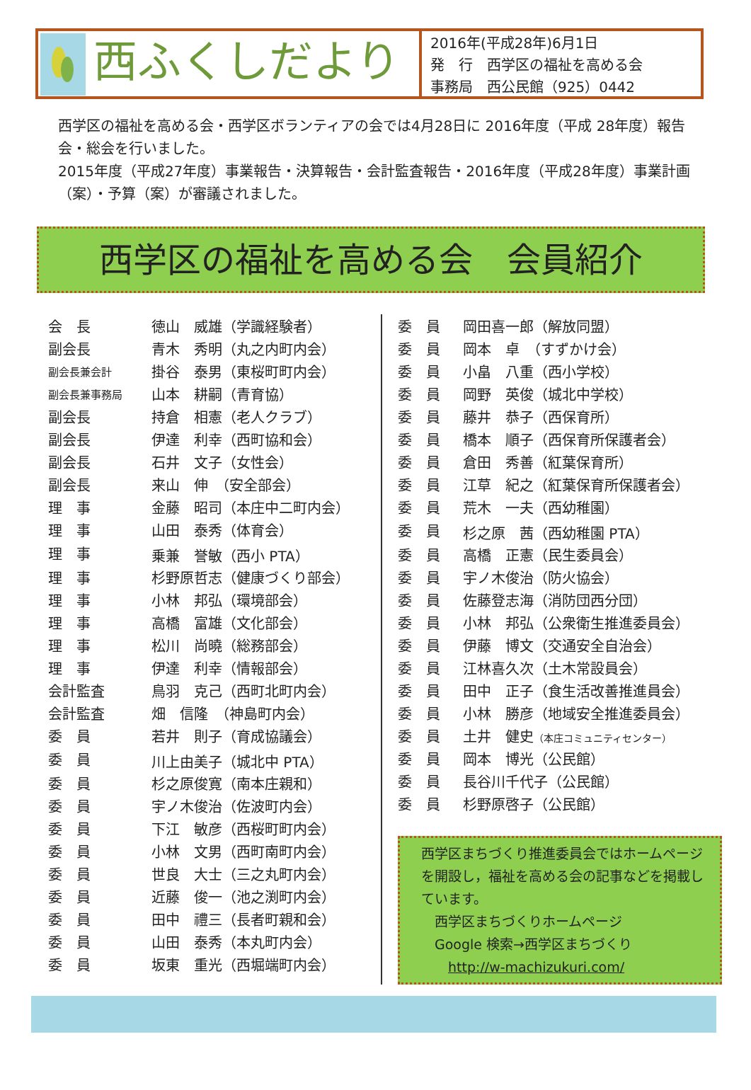西ふくしだより
2016年(平成28年)6月1日
発　行　西学区の福祉を高める会
事務局　西公民館（925）0442
西学区の福祉を高める会・西学区ボランティアの会では4月28日に 2016年度（平成 28年度）報告会・総会を行いました。
2015年度（平成27年度）事業報告・決算報告・会計監査報告・2016年度（平成28年度）事業計画（案）・予算（案）が審議されました。
西学区の福祉を高める会　会員紹介
| 会 長 | 徳山 威雄（学識経験者） |
| 副会長 | 青木 秀明（丸之内町内会） |
| 副会長兼会計 | 掛谷 泰男（東桜町町内会） |
| 副会長兼事務局 | 山本 耕嗣（青育協） |
| 副会長 | 持倉 相憲（老人クラブ） |
| 副会長 | 伊達 利幸（西町協和会） |
| 副会長 | 石井 文子（女性会） |
| 副会長 | 来山 伸 （安全部会） |
| 理 事 | 金藤 昭司（本庄中二町内会） |
| 理 事 | 山田 泰秀（体育会） |
| 理 事 | 乗兼 誉敏（西小 PTA） |
| 理 事 | 杉野原哲志（健康づくり部会） |
| 理 事 | 小林 邦弘（環境部会） |
| 理 事 | 高橋 富雄（文化部会） |
| 理 事 | 松川 尚曉（総務部会） |
| 理 事 | 伊達 利幸（情報部会） |
| 会計監査 | 鳥羽 克己（西町北町内会） |
| 会計監査 | 畑 信隆 （神島町内会） |
| 委 員 | 若井 則子（育成協議会） |
| 委 員 | 川上由美子（城北中 PTA） |
| 委 員 | 杉之原俊寛（南本庄親和） |
| 委 員 | 宇ノ木俊治（佐波町内会） |
| 委 員 | 下江 敏彦（西桜町町内会） |
| 委 員 | 小林 文男（西町南町内会） |
| 委 員 | 世良 大士（三之丸町内会） |
| 委 員 | 近藤 俊一（池之渕町内会） |
| 委 員 | 田中 禮三（長者町親和会） |
| 委 員 | 山田 泰秀（本丸町内会） |
| 委 員 | 坂東 重光（西堀端町内会） |
| 委 員 | 岡田喜一郎（解放同盟） |
| 委 員 | 岡本 卓 （すずかけ会） |
| 委 員 | 小畠 八重（西小学校） |
| 委 員 | 岡野 英俊（城北中学校） |
| 委 員 | 藤井 恭子（西保育所） |
| 委 員 | 橋本 順子（西保育所保護者会） |
| 委 員 | 倉田 秀善（紅葉保育所） |
| 委 員 | 江草 紀之（紅葉保育所保護者会） |
| 委 員 | 荒木 一夫（西幼稚園） |
| 委 員 | 杉之原 茜（西幼稚園 PTA） |
| 委 員 | 高橋 正憲（民生委員会） |
| 委 員 | 宇ノ木俊治（防火協会） |
| 委 員 | 佐藤登志海（消防団西分団） |
| 委 員 | 小林 邦弘（公衆衛生推進委員会） |
| 委 員 | 伊藤 博文（交通安全自治会） |
| 委 員 | 江林喜久次（土木常設員会） |
| 委 員 | 田中 正子（食生活改善推進員会） |
| 委 員 | 小林 勝彦（地域安全推進委員会） |
| 委 員 | 土井 健史 （本庄コミュニティセンター） |
| 委 員 | 岡本 博光（公民館） |
| 委 員 | 長谷川千代子（公民館） |
| 委 員 | 杉野原啓子（公民館） |
西学区まちづくり推進委員会ではホームページを開設し，福祉を高める会の記事などを掲載しています。
　西学区まちづくりホームページ
　Google 検索→西学区まちづくり
　　http://w-machizukuri.com/